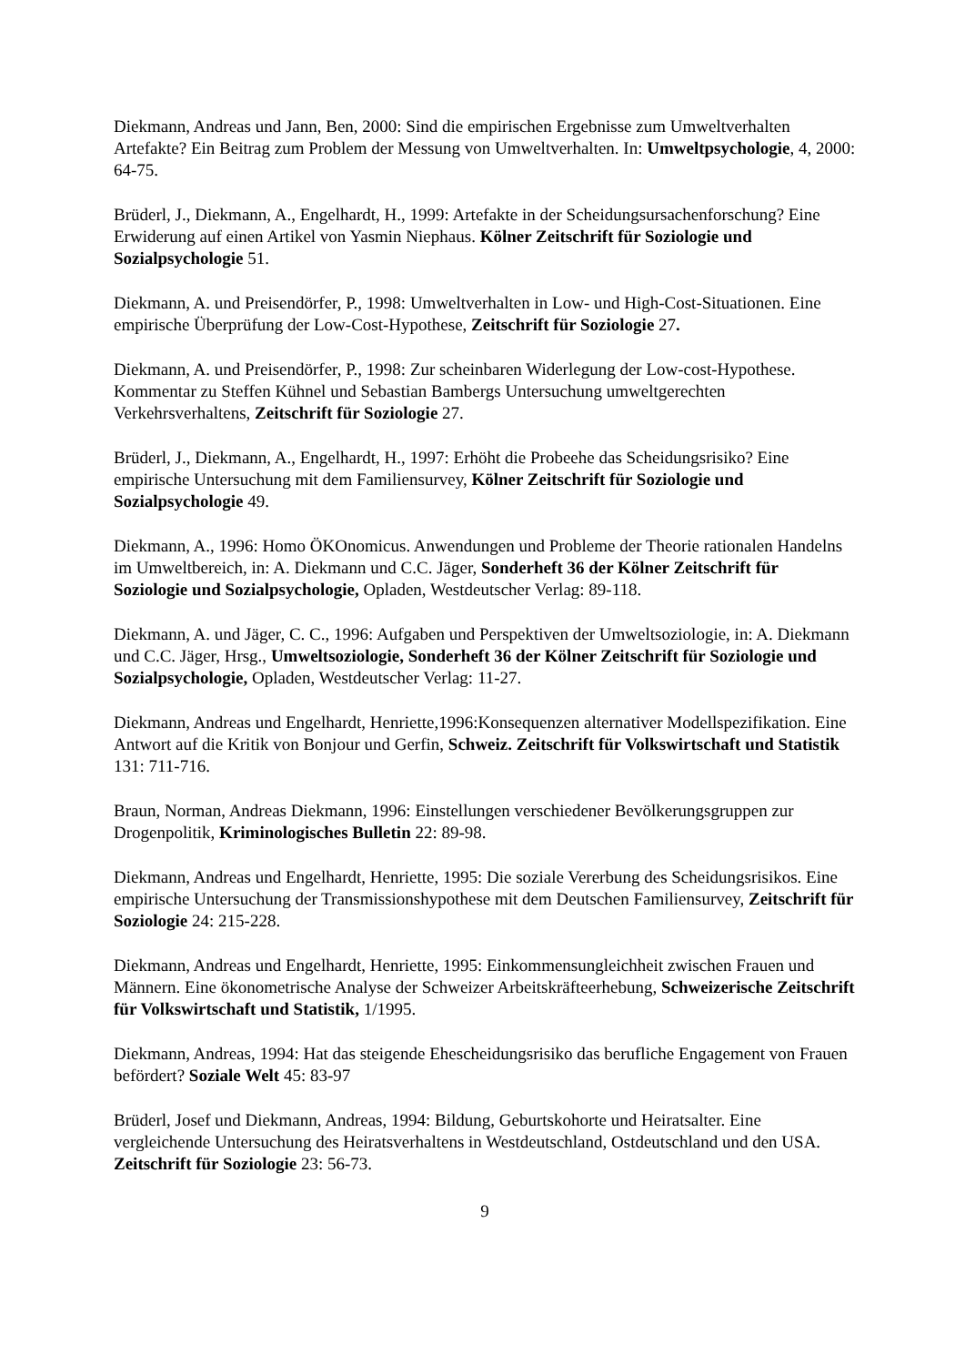Diekmann, Andreas und Jann, Ben, 2000: Sind die empirischen Ergebnisse zum Umweltverhalten Artefakte? Ein Beitrag zum Problem der Messung von Umweltverhalten. In: Umweltpsychologie, 4, 2000: 64-75.
Brüderl, J., Diekmann, A., Engelhardt, H., 1999: Artefakte in der Scheidungsursachenforschung? Eine Erwiderung auf einen Artikel von Yasmin Niephaus. Kölner Zeitschrift für Soziologie und Sozialpsychologie 51.
Diekmann, A. und Preisendörfer, P., 1998: Umweltverhalten in Low- und High-Cost-Situationen. Eine empirische Überprüfung der Low-Cost-Hypothese, Zeitschrift für Soziologie 27.
Diekmann, A. und Preisendörfer, P., 1998: Zur scheinbaren Widerlegung der Low-cost-Hypothese. Kommentar zu Steffen Kühnel und Sebastian Bambergs Untersuchung umweltgerechten Verkehrsverhaltens, Zeitschrift für Soziologie 27.
Brüderl, J., Diekmann, A., Engelhardt, H., 1997: Erhöht die Probeehe das Scheidungsrisiko? Eine empirische Untersuchung mit dem Familiensurvey, Kölner Zeitschrift für Soziologie und Sozialpsychologie 49.
Diekmann, A., 1996: Homo ÖKOnomicus. Anwendungen und Probleme der Theorie rationalen Handelns im Umweltbereich, in: A. Diekmann und C.C. Jäger, Sonderheft 36 der Kölner Zeitschrift für Soziologie und Sozialpsychologie, Opladen, Westdeutscher Verlag: 89-118.
Diekmann, A. und Jäger, C. C., 1996: Aufgaben und Perspektiven der Umweltsoziologie, in: A. Diekmann und C.C. Jäger, Hrsg., Umweltsoziologie, Sonderheft 36 der Kölner Zeitschrift für Soziologie und Sozialpsychologie, Opladen, Westdeutscher Verlag: 11-27.
Diekmann, Andreas und Engelhardt, Henriette,1996:Konsequenzen alternativer Modellspezifikation. Eine Antwort auf die Kritik von Bonjour und Gerfin, Schweiz. Zeitschrift für Volkswirtschaft und Statistik 131: 711-716.
Braun, Norman, Andreas Diekmann, 1996: Einstellungen verschiedener Bevölkerungsgruppen zur Drogenpolitik, Kriminologisches Bulletin 22: 89-98.
Diekmann, Andreas und Engelhardt, Henriette, 1995: Die soziale Vererbung des Scheidungsrisikos. Eine empirische Untersuchung der Transmissionshypothese mit dem Deutschen Familiensurvey, Zeitschrift für Soziologie 24: 215-228.
Diekmann, Andreas und Engelhardt, Henriette, 1995: Einkommensungleichheit zwischen Frauen und Männern. Eine ökonometrische Analyse der Schweizer Arbeitskräfteerhebung, Schweizerische Zeitschrift für Volkswirtschaft und Statistik, 1/1995.
Diekmann, Andreas, 1994: Hat das steigende Ehescheidungsrisiko das berufliche Engagement von Frauen befördert? Soziale Welt 45: 83-97
Brüderl, Josef und Diekmann, Andreas, 1994: Bildung, Geburtskohorte und Heiratsalter. Eine vergleichende Untersuchung des Heiratsverhaltens in Westdeutschland, Ostdeutschland und den USA. Zeitschrift für Soziologie 23: 56-73.
9